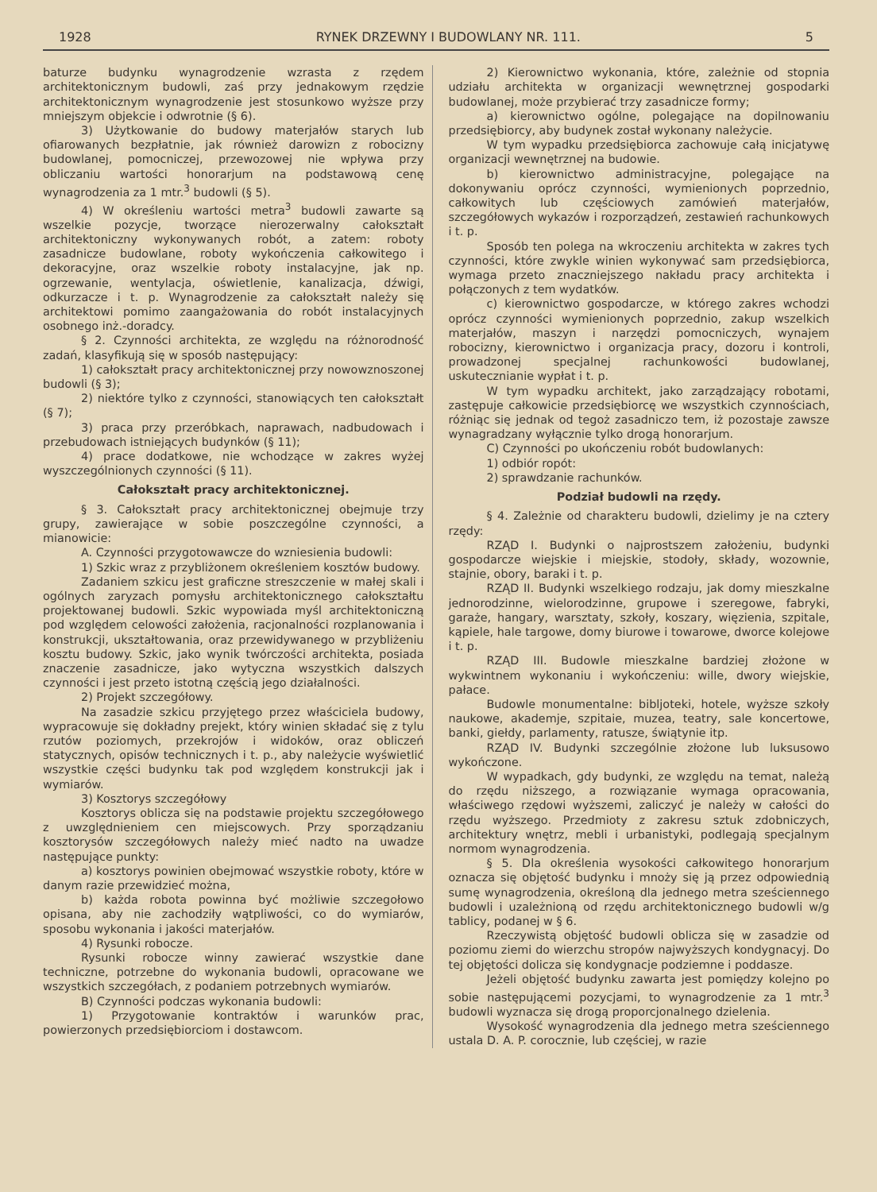1928 RYNEK DRZEWNY I BUDOWLANY NR. 111. 5
baturze budynku wynagrodzenie wzrasta z rzędem architektonicznym budowli, zaś przy jednakowym rzędzie architektonicznym wynagrodzenie jest stosunkowo wyższe przy mniejszym objekcie i odwrotnie (§ 6).
3) Użytkowanie do budowy materjałów starych lub ofiarowanych bezpłatnie, jak również darowizn z robocizny budowlanej, pomocniczej, przewozowej nie wpływa przy obliczaniu wartości honorarjum na podstawową cenę wynagrodzenia za 1 mtr.<sup>3</sup> budowli (§ 5).
4) W określeniu wartości metra<sup>3</sup> budowli zawarte są wszelkie pozycje, tworzące nierozerwalny całokształt architektoniczny wykonywanych robót, a zatem: roboty zasadnicze budowlane, roboty wykończenia całkowitego i dekoracyjne, oraz wszelkie roboty instalacyjne, jak np. ogrzewanie, wentylacja, oświetlenie, kanalizacja, dźwigi, odkurzacze i t. p. Wynagrodzenie za całokształt należy się architektowi pomimo zaangażowania do robót instalacyjnych osobnego inż.-doradcy.
§ 2. Czynności architekta, ze względu na różnorodność zadań, klasyfikują się w sposób następujący:
1) całokształt pracy architektonicznej przy nowowznoszonej budowli (§ 3);
2) niektóre tylko z czynności, stanowiących ten całokształt (§ 7);
3) praca przy przeróbkach, naprawach, nadbudowach i przebudowach istniejących budynków (§ 11);
4) prace dodatkowe, nie wchodzące w zakres wyżej wyszczególnionych czynności (§ 11).
Całokształt pracy architektonicznej.
§ 3. Całokształt pracy architektonicznej obejmuje trzy grupy, zawierające w sobie poszczególne czynności, a mianowicie:
A. Czynności przygotowawcze do wzniesienia budowli:
1) Szkic wraz z przybliżonem określeniem kosztów budowy.
Zadaniem szkicu jest graficzne streszczenie w małej skali i ogólnych zaryzach pomysłu architektonicznego całokształtu projektowanej budowli. Szkic wypowiada myśl architektoniczną pod względem celowości założenia, racjonalności rozplanowania i konstrukcji, ukształtowania, oraz przewidywanego w przybliżeniu kosztu budowy. Szkic, jako wynik twórczości architekta, posiada znaczenie zasadnicze, jako wytyczna wszystkich dalszych czynności i jest przeto istotną częścią jego działalności.
2) Projekt szczegółowy.
Na zasadzie szkicu przyjętego przez właściciela budowy, wypracowuje się dokładny prejekt, który winien składać się z tylu rzutów poziomych, przekrojów i widoków, oraz obliczeń statycznych, opisów technicznych i t. p., aby należycie wyświetlić wszystkie części budynku tak pod względem konstrukcji jak i wymiarów.
3) Kosztorys szczegółowy
Kosztorys oblicza się na podstawie projektu szczegółowego z uwzględnieniem cen miejscowych. Przy sporządzaniu kosztorysów szczegółowych należy mieć nadto na uwadze następujące punkty:
a) kosztorys powinien obejmować wszystkie roboty, które w danym razie przewidzieć można,
b) każda robota powinna być możliwie szczegołowo opisana, aby nie zachodziły wątpliwości, co do wymiarów, sposobu wykonania i jakości materjałów.
4) Rysunki robocze.
Rysunki robocze winny zawierać wszystkie dane techniczne, potrzebne do wykonania budowli, opracowane we wszystkich szczegółach, z podaniem potrzebnych wymiarów.
B) Czynności podczas wykonania budowli:
1) Przygotowanie kontraktów i warunków prac, powierzonych przedsiębiorciom i dostawcom.
2) Kierownictwo wykonania, które, zależnie od stopnia udziału architekta w organizacji wewnętrznej gospodarki budowlanej, może przybierać trzy zasadnicze formy;
a) kierownictwo ogólne, polegające na dopilnowaniu przedsiębiorcy, aby budynek został wykonany należycie.
W tym wypadku przedsiębiorca zachowuje całą inicjatywę organizacji wewnętrznej na budowie.
b) kierownictwo administracyjne, polegające na dokonywaniu oprócz czynności, wymienionych poprzednio, całkowitych lub częściowych zamówień materjałów, szczegółowych wykazów i rozporządzeń, zestawień rachunkowych i t. p.
Sposób ten polega na wkroczeniu architekta w zakres tych czynności, które zwykle winien wykonywać sam przedsiębiorca, wymaga przeto znaczniejszego nakładu pracy architekta i połączonych z tem wydatków.
c) kierownictwo gospodarcze, w którego zakres wchodzi oprócz czynności wymienionych poprzednio, zakup wszelkich materjałów, maszyn i narzędzi pomocniczych, wynajem robocizny, kierownictwo i organizacja pracy, dozoru i kontroli, prowadzonej specjalnej rachunkowości budowlanej, uskutecznianie wypłat i t. p.
W tym wypadku architekt, jako zarządzający robotami, zastępuje całkowicie przedsiębiorcę we wszystkich czynnościach, różniąc się jednak od tegoż zasadniczo tem, iż pozostaje zawsze wynagradzany wyłącznie tylko drogą honorarjum.
C) Czynności po ukończeniu robót budowlanych:
1) odbiór ropót:
2) sprawdzanie rachunków.
Podział budowli na rzędy.
§ 4. Zależnie od charakteru budowli, dzielimy je na cztery rzędy:
RZĄD I. Budynki o najprostszem założeniu, budynki gospodarcze wiejskie i miejskie, stodoły, składy, wozownie, stajnie, obory, baraki i t. p.
RZĄD II. Budynki wszelkiego rodzaju, jak domy mieszkalne jednorodzinne, wielorodzinne, grupowe i szeregowe, fabryki, garaże, hangary, warsztaty, szkoły, koszary, więzienia, szpitale, kąpiele, hale targowe, domy biurowe i towarowe, dworce kolejowe i t. p.
RZĄD III. Budowle mieszkalne bardziej złożone w wykwintnem wykonaniu i wykończeniu: wille, dwory wiejskie, pałace.
Budowle monumentalne: bibljoteki, hotele, wyższe szkoły naukowe, akademje, szpitaie, muzea, teatry, sale koncertowe, banki, giełdy, parlamenty, ratusze, świątynie itp.
RZĄD IV. Budynki szczególnie złożone lub luksusowo wykończone.
W wypadkach, gdy budynki, ze względu na temat, należą do rzędu niższego, a rozwiązanie wymaga opracowania, właściwego rzędowi wyższemi, zaliczyć je należy w całości do rzędu wyższego. Przedmioty z zakresu sztuk zdobniczych, architektury wnętrz, mebli i urbanistyki, podlegają specjalnym normom wynagrodzenia.
§ 5. Dla określenia wysokości całkowitego honorarjum oznacza się objętość budynku i mnoży się ją przez odpowiednią sumę wynagrodzenia, określoną dla jednego metra sześciennego budowli i uzależnioną od rzędu architektonicznego budowli w/g tablicy, podanej w § 6.
Rzeczywistą objętość budowli oblicza się w zasadzie od poziomu ziemi do wierzchu stropów najwyższych kondygnacyj. Do tej objętości dolicza się kondygnacje podziemne i poddasze.
Jeżeli objętość budynku zawarta jest pomiędzy kolejno po sobie następującemi pozycjami, to wynagrodzenie za 1 mtr.<sup>3</sup> budowli wyznacza się drogą proporcjonalnego dzielenia.
Wysokość wynagrodzenia dla jednego metra sześciennego ustala D. A. P. corocznie, lub częściej, w razie